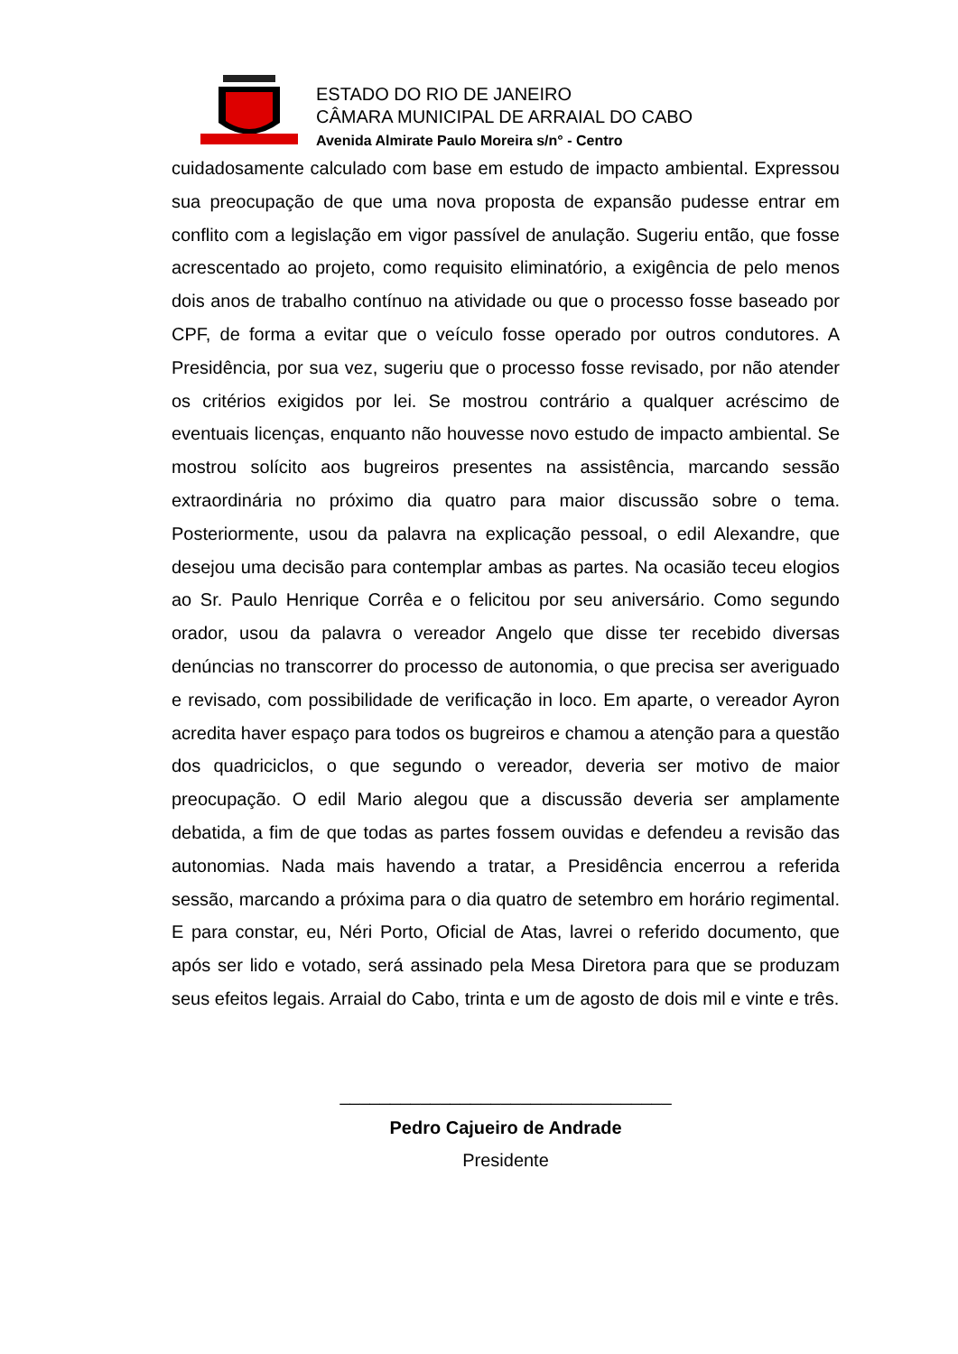ESTADO DO RIO DE JANEIRO
CÂMARA MUNICIPAL DE ARRAIAL DO CABO
Avenida Almirate Paulo Moreira s/n° - Centro
cuidadosamente calculado com base em estudo de impacto ambiental. Expressou sua preocupação de que uma nova proposta de expansão pudesse entrar em conflito com a legislação em vigor passível de anulação. Sugeriu então, que fosse acrescentado ao projeto, como requisito eliminatório, a exigência de pelo menos dois anos de trabalho contínuo na atividade ou que o processo fosse baseado por CPF, de forma a evitar que o veículo fosse operado por outros condutores. A Presidência, por sua vez, sugeriu que o processo fosse revisado, por não atender os critérios exigidos por lei. Se mostrou contrário a qualquer acréscimo de eventuais licenças, enquanto não houvesse novo estudo de impacto ambiental. Se mostrou solícito aos bugreiros presentes na assistência, marcando sessão extraordinária no próximo dia quatro para maior discussão sobre o tema. Posteriormente, usou da palavra na explicação pessoal, o edil Alexandre, que desejou uma decisão para contemplar ambas as partes. Na ocasião teceu elogios ao Sr. Paulo Henrique Corrêa e o felicitou por seu aniversário. Como segundo orador, usou da palavra o vereador Angelo que disse ter recebido diversas denúncias no transcorrer do processo de autonomia, o que precisa ser averiguado e revisado, com possibilidade de verificação in loco. Em aparte, o vereador Ayron acredita haver espaço para todos os bugreiros e chamou a atenção para a questão dos quadriciclos, o que segundo o vereador, deveria ser motivo de maior preocupação. O edil Mario alegou que a discussão deveria ser amplamente debatida, a fim de que todas as partes fossem ouvidas e defendeu a revisão das autonomias. Nada mais havendo a tratar, a Presidência encerrou a referida sessão, marcando a próxima para o dia quatro de setembro em horário regimental. E para constar, eu, Néri Porto, Oficial de Atas, lavrei o referido documento, que após ser lido e votado, será assinado pela Mesa Diretora para que se produzam seus efeitos legais. Arraial do Cabo, trinta e um de agosto de dois mil e vinte e três.
_________________________________
Pedro Cajueiro de Andrade
Presidente